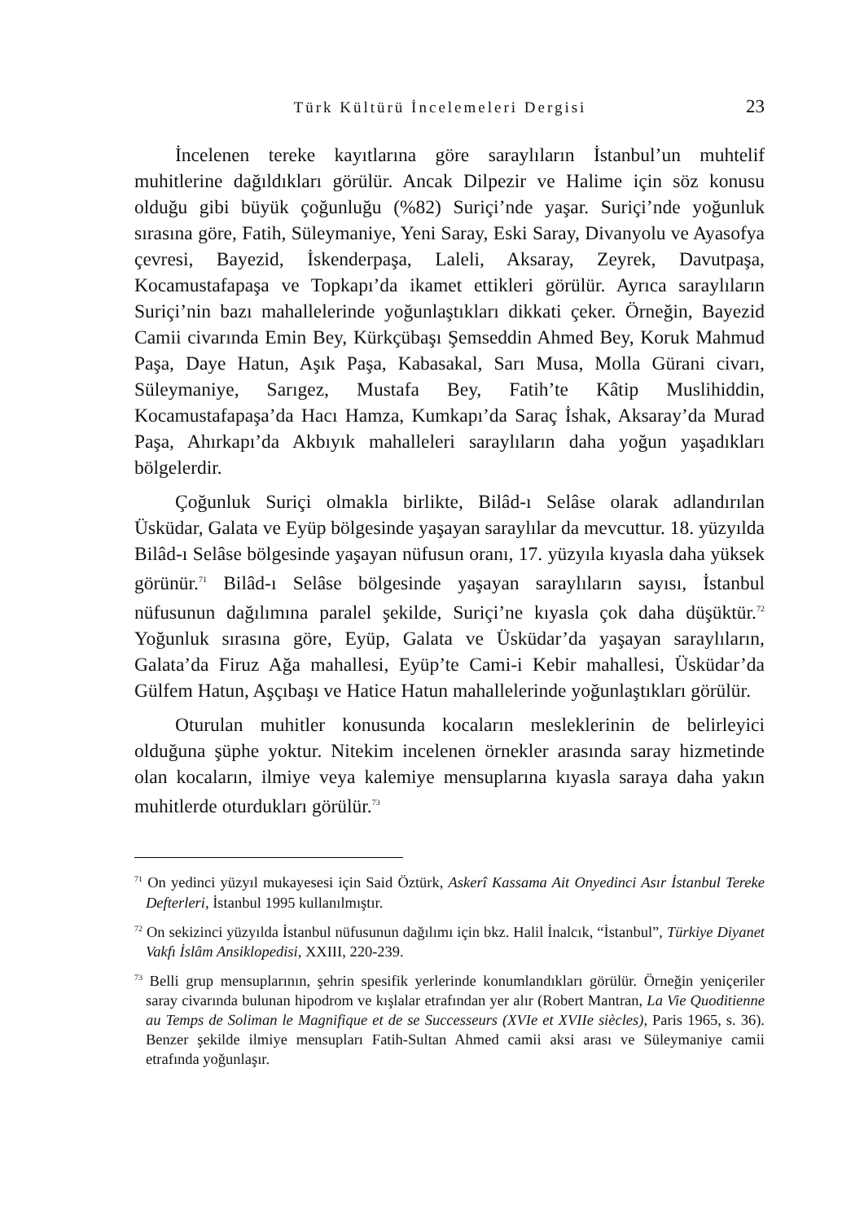Türk Kültürü İncelemeleri Dergisi 23
İncelenen tereke kayıtlarına göre saraylıların İstanbul’un muhtelif muhitlerine dağıldıkları görülür. Ancak Dilpezir ve Halime için söz konusu olduğu gibi büyük çoğunluğu (%82) Suriçi’nde yaşar. Suriçi’nde yoğunluk sırasına göre, Fatih, Süleymaniye, Yeni Saray, Eski Saray, Divanyolu ve Ayasofya çevresi, Bayezid, İskenderpaşa, Laleli, Aksaray, Zeyrek, Davutpaşa, Kocamustafapaşa ve Topkapı’da ikamet ettikleri görülür. Ayrıca saraylıların Suriçi’nin bazı mahallelerinde yoğunlaştıkları dikkati çeker. Örneğin, Bayezid Camii civarında Emin Bey, Kürkçübaşı Şemseddin Ahmed Bey, Koruk Mahmud Paşa, Daye Hatun, Aşık Paşa, Kabasakal, Sarı Musa, Molla Gürani civarı, Süleymaniye, Sarıgez, Mustafa Bey, Fatih’te Kâtip Muslihiddin, Kocamustafapaşa’da Hacı Hamza, Kumkapı’da Saraç İshak, Aksaray’da Murad Paşa, Ahırkapı’da Akbıyık mahalleleri saraylıların daha yoğun yaşadıkları bölgelerdir.
Çoğunluk Suriçi olmakla birlikte, Bilâd-ı Selâse olarak adlandırılan Üsküdar, Galata ve Eyüp bölgesinde yaşayan saraylılar da mevcuttur. 18. yüzyılda Bilâd-ı Selâse bölgesinde yaşayan nüfusun oranı, 17. yüzyıla kıyasla daha yüksek görünür.<sup>71</sup> Bilâd-ı Selâse bölgesinde yaşayan saraylıların sayısı, İstanbul nüfusunun dağılımına paralel şekilde, Suriçi’ne kıyasla çok daha düşüktür.<sup>72</sup> Yoğunluk sırasına göre, Eyüp, Galata ve Üsküdar’da yaşayan saraylıların, Galata’da Firuz Ağa mahallesi, Eyüp’te Cami-i Kebir mahallesi, Üsküdar’da Gülfem Hatun, Aşçıbaşı ve Hatice Hatun mahallelerinde yoğunlaştıkları görülür.
Oturulan muhitler konusunda kocaların mesleklerinin de belirleyici olduğuna şüphe yoktur. Nitekim incelenen örnekler arasında saray hizmetinde olan kocaların, ilmiye veya kalemiye mensuplarına kıyasla saraya daha yakın muhitlerde oturdukları görülür.<sup>73</sup>
<sup>71</sup> On yedinci yüzyıl mukayesesi için Said Öztürk, Askerî Kassama Ait Onyedinci Asır İstanbul Tereke Defterleri, İstanbul 1995 kullanılmıştır.
<sup>72</sup> On sekizinci yüzyılda İstanbul nüfusunun dağılımı için bkz. Halil İnalcık, “İstanbul”, Türkiye Diyanet Vakfı İslâm Ansiklopedisi, XXIII, 220-239.
<sup>73</sup> Belli grup mensuplarının, şehrin spesifik yerlerinde konumlandıkları görülür. Örneğin yeniçeriler saray civarında bulunan hipodrom ve kışlalar etrafından yer alır (Robert Mantran, La Vie Quoditienne au Temps de Soliman le Magnifique et de se Successeurs (XVIe et XVIIe siècles), Paris 1965, s. 36). Benzer şekilde ilmiye mensupları Fatih-Sultan Ahmed camii aksi arası ve Süleymaniye camii etrafında yoğunlaşır.